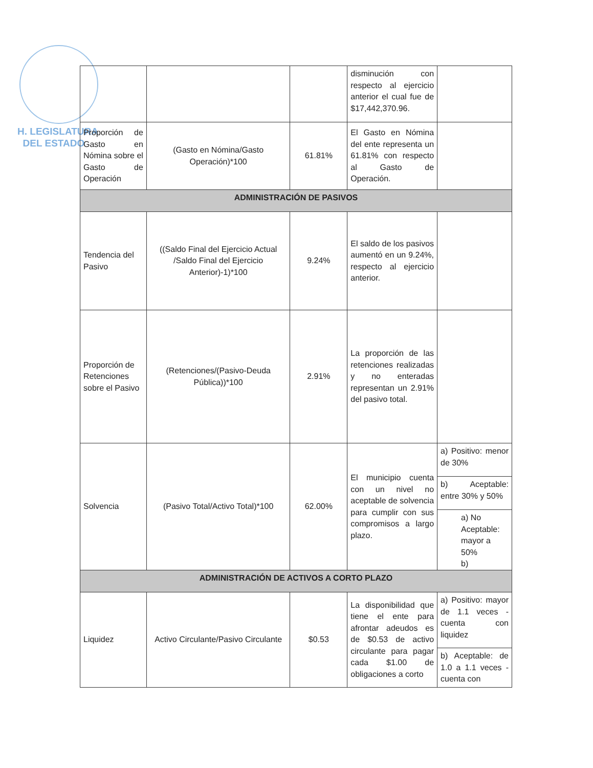H. LEGISLATURA
DEL ESTADO
| | | | disminución con respecto al ejercicio anterior el cual fue de $17,442,370.96. | |
| Proporción de Gasto en Nómina sobre el Gasto de Operación | (Gasto en Nómina/Gasto Operación)*100 | 61.81% | El Gasto en Nómina del ente representa un 61.81% con respecto al Gasto de Operación. | |
| ADMINISTRACIÓN DE PASIVOS | | | | |
| Tendencia del Pasivo | ((Saldo Final del Ejercicio Actual /Saldo Final del Ejercicio Anterior)-1)*100 | 9.24% | El saldo de los pasivos aumentó en un 9.24%, respecto al ejercicio anterior. | |
| Proporción de Retenciones sobre el Pasivo | (Retenciones/(Pasivo-Deuda Pública))*100 | 2.91% | La proporción de las retenciones realizadas y no enteradas representan un 2.91% del pasivo total. | |
| Solvencia | (Pasivo Total/Activo Total)*100 | 62.00% | El municipio cuenta con un nivel no aceptable de solvencia para cumplir con sus compromisos a largo plazo. | a) Positivo: menor de 30% b) Aceptable: entre 30% y 50% a) No Aceptable: mayor a 50% b) |
| ADMINISTRACIÓN DE ACTIVOS A CORTO PLAZO | | | | |
| Liquidez | Activo Circulante/Pasivo Circulante | $0.53 | La disponibilidad que tiene el ente para afrontar adeudos es de $0.53 de activo circulante para pagar cada $1.00 de obligaciones a corto | a) Positivo: mayor de 1.1 veces - cuenta con liquidez b) Aceptable: de 1.0 a 1.1 veces - cuenta con |